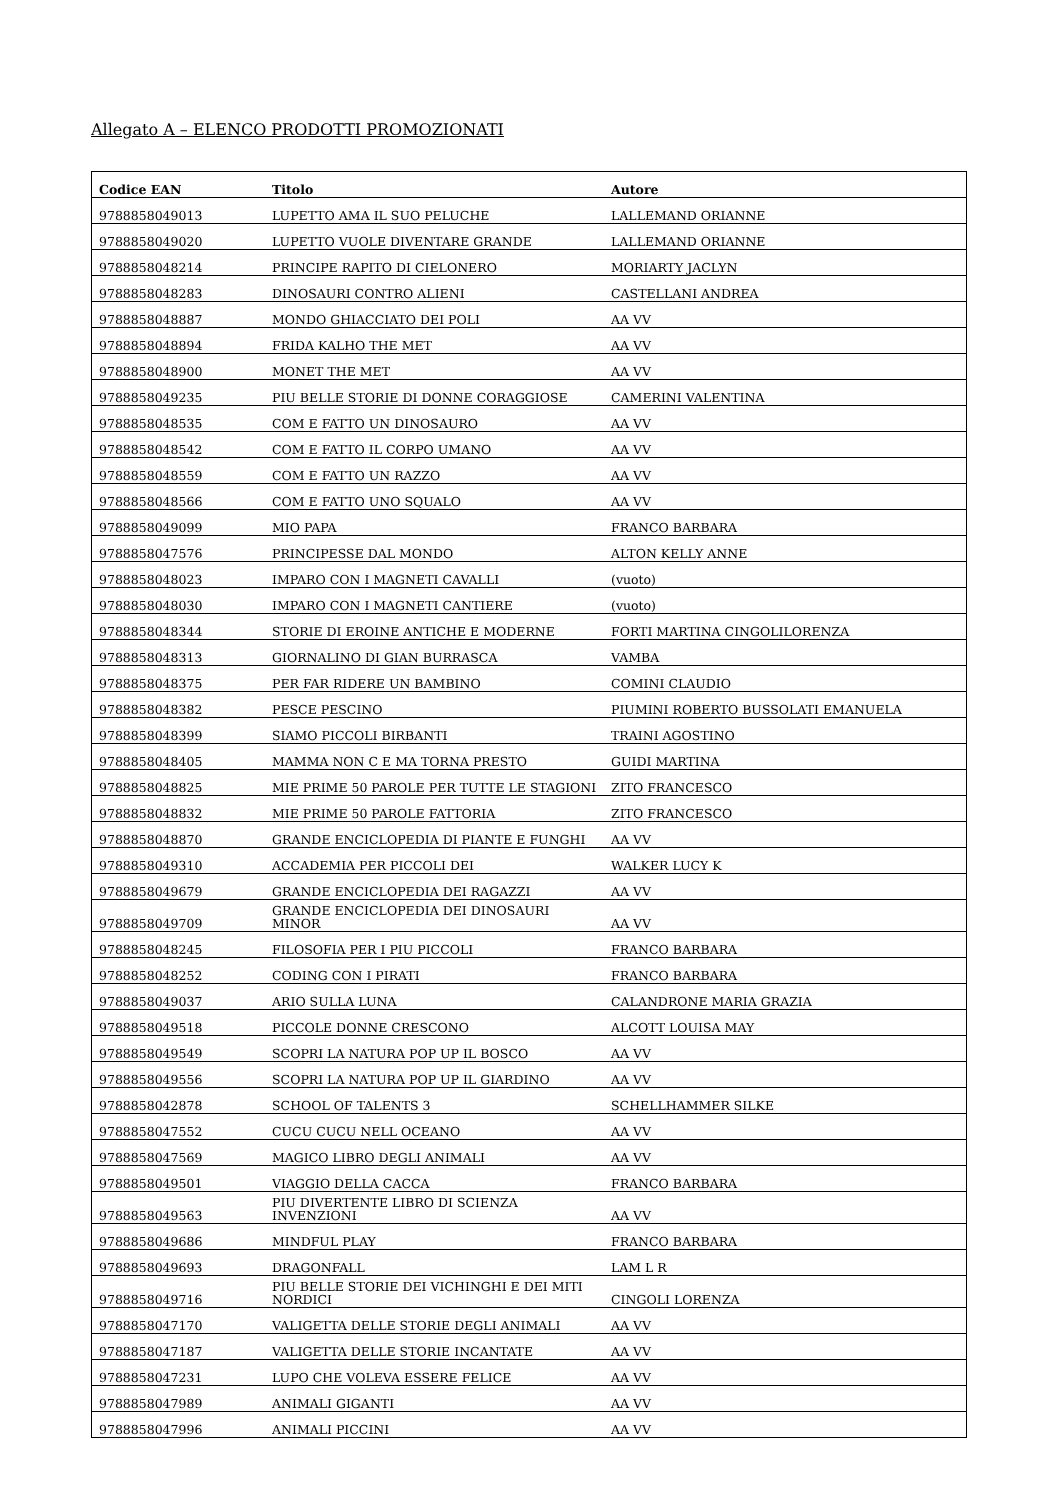Allegato A – ELENCO PRODOTTI PROMOZIONATI
| Codice EAN | Titolo | Autore |
| --- | --- | --- |
| 9788858049013 | LUPETTO AMA IL SUO PELUCHE | LALLEMAND ORIANNE |
| 9788858049020 | LUPETTO VUOLE DIVENTARE GRANDE | LALLEMAND ORIANNE |
| 9788858048214 | PRINCIPE RAPITO DI CIELONERO | MORIARTY JACLYN |
| 9788858048283 | DINOSAURI CONTRO ALIENI | CASTELLANI ANDREA |
| 9788858048887 | MONDO GHIACCIATO DEI POLI | AA VV |
| 9788858048894 | FRIDA KALHO THE MET | AA VV |
| 9788858048900 | MONET THE MET | AA VV |
| 9788858049235 | PIU BELLE STORIE DI DONNE CORAGGIOSE | CAMERINI VALENTINA |
| 9788858048535 | COM E FATTO UN DINOSAURO | AA VV |
| 9788858048542 | COM E FATTO IL CORPO UMANO | AA VV |
| 9788858048559 | COM E FATTO UN RAZZO | AA VV |
| 9788858048566 | COM E FATTO UNO SQUALO | AA VV |
| 9788858049099 | MIO PAPA | FRANCO BARBARA |
| 9788858047576 | PRINCIPESSE DAL MONDO | ALTON KELLY ANNE |
| 9788858048023 | IMPARO CON I MAGNETI CAVALLI | (vuoto) |
| 9788858048030 | IMPARO CON I MAGNETI CANTIERE | (vuoto) |
| 9788858048344 | STORIE DI EROINE ANTICHE E MODERNE | FORTI MARTINA CINGOLILORENZA |
| 9788858048313 | GIORNALINO DI GIAN BURRASCA | VAMBA |
| 9788858048375 | PER FAR RIDERE UN BAMBINO | COMINI CLAUDIO |
| 9788858048382 | PESCE PESCINO | PIUMINI ROBERTO BUSSOLATI EMANUELA |
| 9788858048399 | SIAMO PICCOLI BIRBANTI | TRAINI AGOSTINO |
| 9788858048405 | MAMMA NON C E MA TORNA PRESTO | GUIDI MARTINA |
| 9788858048825 | MIE PRIME 50 PAROLE PER TUTTE LE STAGIONI | ZITO FRANCESCO |
| 9788858048832 | MIE PRIME 50 PAROLE FATTORIA | ZITO FRANCESCO |
| 9788858048870 | GRANDE ENCICLOPEDIA DI PIANTE E FUNGHI | AA VV |
| 9788858049310 | ACCADEMIA PER PICCOLI DEI | WALKER LUCY K |
| 9788858049679 | GRANDE ENCICLOPEDIA DEI RAGAZZI | AA VV |
| 9788858049709 | GRANDE ENCICLOPEDIA DEI DINOSAURI MINOR | AA VV |
| 9788858048245 | FILOSOFIA PER I PIU PICCOLI | FRANCO BARBARA |
| 9788858048252 | CODING CON I PIRATI | FRANCO BARBARA |
| 9788858049037 | ARIO SULLA LUNA | CALANDRONE MARIA GRAZIA |
| 9788858049518 | PICCOLE DONNE CRESCONO | ALCOTT LOUISA MAY |
| 9788858049549 | SCOPRI LA NATURA POP UP IL BOSCO | AA VV |
| 9788858049556 | SCOPRI LA NATURA POP UP IL GIARDINO | AA VV |
| 9788858042878 | SCHOOL OF TALENTS 3 | SCHELLHAMMER SILKE |
| 9788858047552 | CUCU CUCU NELL OCEANO | AA VV |
| 9788858047569 | MAGICO LIBRO DEGLI ANIMALI | AA VV |
| 9788858049501 | VIAGGIO DELLA CACCA | FRANCO BARBARA |
| 9788858049563 | PIU DIVERTENTE LIBRO DI SCIENZA INVENZIONI | AA VV |
| 9788858049686 | MINDFUL PLAY | FRANCO BARBARA |
| 9788858049693 | DRAGONFALL | LAM L R |
| 9788858049716 | PIU BELLE STORIE DEI VICHINGHI E DEI MITI NORDICI | CINGOLI LORENZA |
| 9788858047170 | VALIGETTA DELLE STORIE DEGLI ANIMALI | AA VV |
| 9788858047187 | VALIGETTA DELLE STORIE INCANTATE | AA VV |
| 9788858047231 | LUPO CHE VOLEVA ESSERE FELICE | AA VV |
| 9788858047989 | ANIMALI GIGANTI | AA VV |
| 9788858047996 | ANIMALI PICCINI | AA VV |